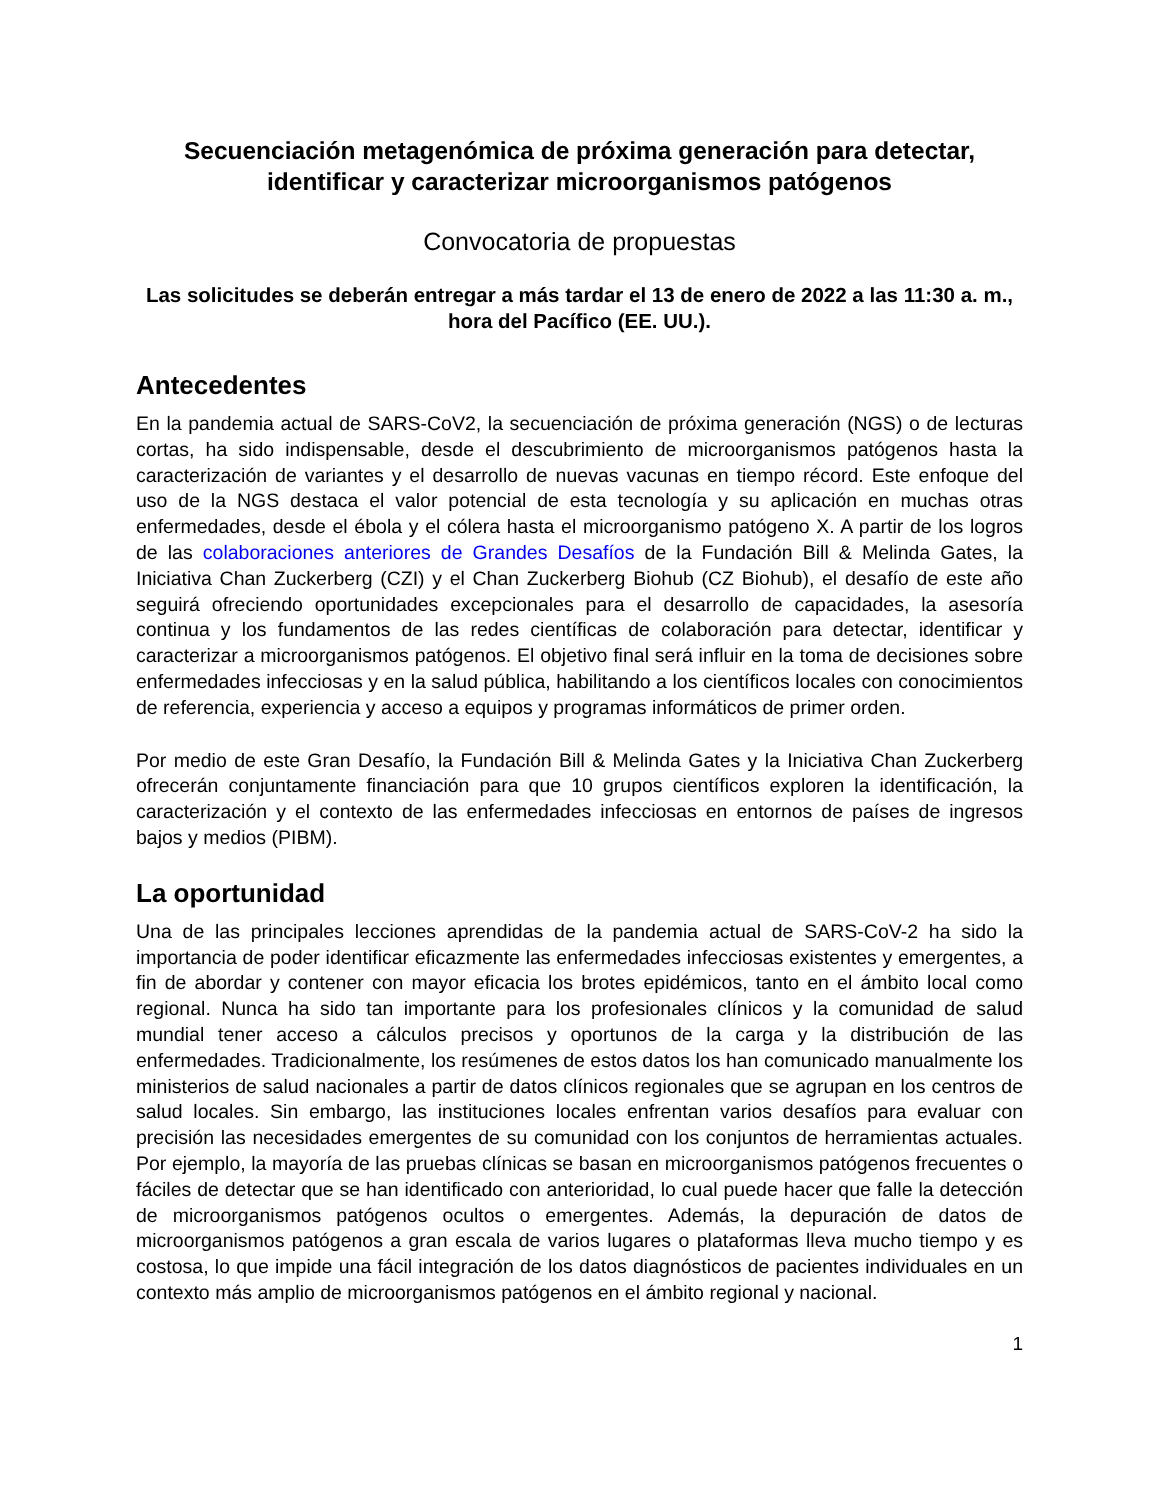Secuenciación metagenómica de próxima generación para detectar, identificar y caracterizar microorganismos patógenos
Convocatoria de propuestas
Las solicitudes se deberán entregar a más tardar el 13 de enero de 2022 a las 11:30 a. m., hora del Pacífico (EE. UU.).
Antecedentes
En la pandemia actual de SARS-CoV2, la secuenciación de próxima generación (NGS) o de lecturas cortas, ha sido indispensable, desde el descubrimiento de microorganismos patógenos hasta la caracterización de variantes y el desarrollo de nuevas vacunas en tiempo récord. Este enfoque del uso de la NGS destaca el valor potencial de esta tecnología y su aplicación en muchas otras enfermedades, desde el ébola y el cólera hasta el microorganismo patógeno X. A partir de los logros de las colaboraciones anteriores de Grandes Desafíos de la Fundación Bill & Melinda Gates, la Iniciativa Chan Zuckerberg (CZI) y el Chan Zuckerberg Biohub (CZ Biohub), el desafío de este año seguirá ofreciendo oportunidades excepcionales para el desarrollo de capacidades, la asesoría continua y los fundamentos de las redes científicas de colaboración para detectar, identificar y caracterizar a microorganismos patógenos. El objetivo final será influir en la toma de decisiones sobre enfermedades infecciosas y en la salud pública, habilitando a los científicos locales con conocimientos de referencia, experiencia y acceso a equipos y programas informáticos de primer orden.
Por medio de este Gran Desafío, la Fundación Bill & Melinda Gates y la Iniciativa Chan Zuckerberg ofrecerán conjuntamente financiación para que 10 grupos científicos exploren la identificación, la caracterización y el contexto de las enfermedades infecciosas en entornos de países de ingresos bajos y medios (PIBM).
La oportunidad
Una de las principales lecciones aprendidas de la pandemia actual de SARS-CoV-2 ha sido la importancia de poder identificar eficazmente las enfermedades infecciosas existentes y emergentes, a fin de abordar y contener con mayor eficacia los brotes epidémicos, tanto en el ámbito local como regional. Nunca ha sido tan importante para los profesionales clínicos y la comunidad de salud mundial tener acceso a cálculos precisos y oportunos de la carga y la distribución de las enfermedades. Tradicionalmente, los resúmenes de estos datos los han comunicado manualmente los ministerios de salud nacionales a partir de datos clínicos regionales que se agrupan en los centros de salud locales. Sin embargo, las instituciones locales enfrentan varios desafíos para evaluar con precisión las necesidades emergentes de su comunidad con los conjuntos de herramientas actuales. Por ejemplo, la mayoría de las pruebas clínicas se basan en microorganismos patógenos frecuentes o fáciles de detectar que se han identificado con anterioridad, lo cual puede hacer que falle la detección de microorganismos patógenos ocultos o emergentes. Además, la depuración de datos de microorganismos patógenos a gran escala de varios lugares o plataformas lleva mucho tiempo y es costosa, lo que impide una fácil integración de los datos diagnósticos de pacientes individuales en un contexto más amplio de microorganismos patógenos en el ámbito regional y nacional.
1